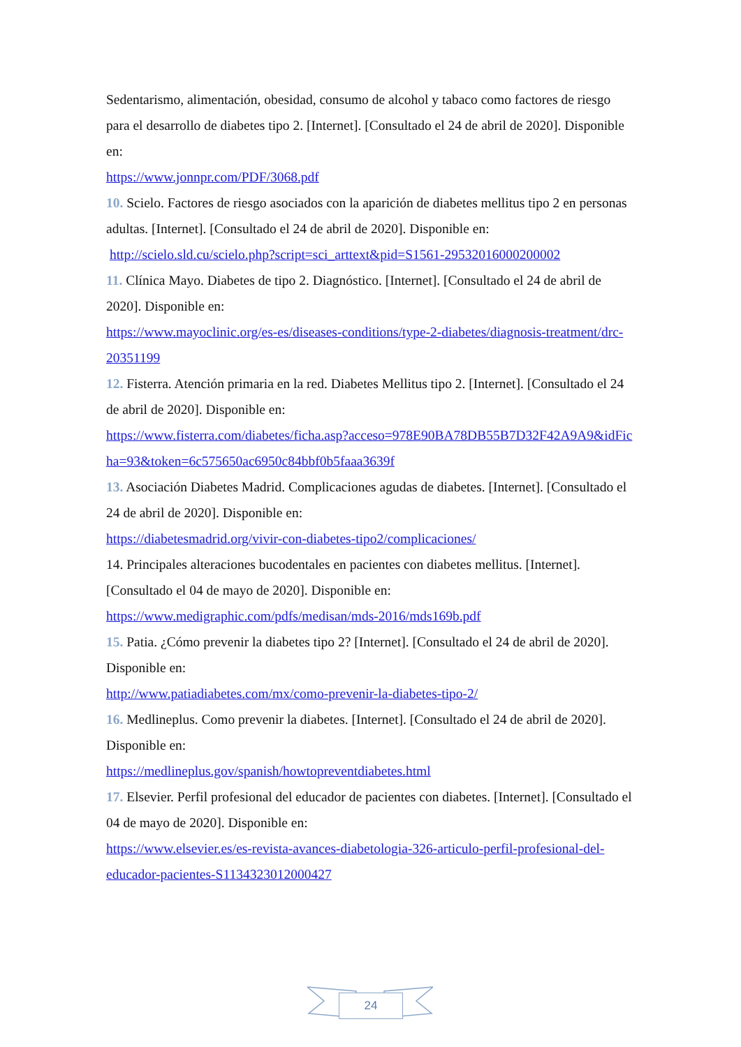Sedentarismo, alimentación, obesidad, consumo de alcohol y tabaco como factores de riesgo para el desarrollo de diabetes tipo 2. [Internet]. [Consultado el 24 de abril de 2020]. Disponible en:
https://www.jonnpr.com/PDF/3068.pdf
10. Scielo. Factores de riesgo asociados con la aparición de diabetes mellitus tipo 2 en personas adultas. [Internet]. [Consultado el 24 de abril de 2020]. Disponible en:
http://scielo.sld.cu/scielo.php?script=sci_arttext&pid=S1561-29532016000200002
11. Clínica Mayo. Diabetes de tipo 2. Diagnóstico. [Internet]. [Consultado el 24 de abril de 2020]. Disponible en:
https://www.mayoclinic.org/es-es/diseases-conditions/type-2-diabetes/diagnosis-treatment/drc-20351199
12. Fisterra. Atención primaria en la red. Diabetes Mellitus tipo 2. [Internet]. [Consultado el 24 de abril de 2020]. Disponible en:
https://www.fisterra.com/diabetes/ficha.asp?acceso=978E90BA78DB55B7D32F42A9A9&idFicha=93&token=6c575650ac6950c84bbf0b5faaa3639f
13. Asociación Diabetes Madrid. Complicaciones agudas de diabetes. [Internet]. [Consultado el 24 de abril de 2020]. Disponible en:
https://diabetesmadrid.org/vivir-con-diabetes-tipo2/complicaciones/
14. Principales alteraciones bucodentales en pacientes con diabetes mellitus. [Internet]. [Consultado el 04 de mayo de 2020]. Disponible en:
https://www.medigraphic.com/pdfs/medisan/mds-2016/mds169b.pdf
15. Patia. ¿Cómo prevenir la diabetes tipo 2? [Internet]. [Consultado el 24 de abril de 2020]. Disponible en:
http://www.patiadiabetes.com/mx/como-prevenir-la-diabetes-tipo-2/
16. Medlineplus. Como prevenir la diabetes. [Internet]. [Consultado el 24 de abril de 2020]. Disponible en:
https://medlineplus.gov/spanish/howtopreventdiabetes.html
17. Elsevier. Perfil profesional del educador de pacientes con diabetes. [Internet]. [Consultado el 04 de mayo de 2020]. Disponible en:
https://www.elsevier.es/es-revista-avances-diabetologia-326-articulo-perfil-profesional-del-educador-pacientes-S1134323012000427
24